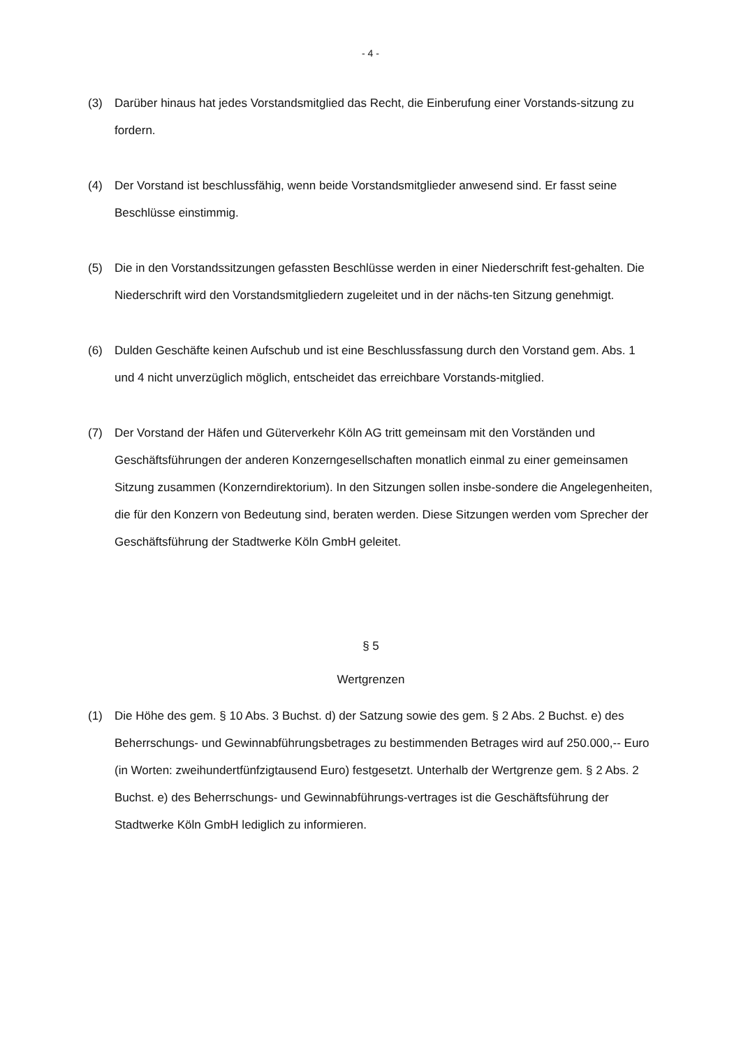- 4 -
(3) Darüber hinaus hat jedes Vorstandsmitglied das Recht, die Einberufung einer Vorstands-sitzung zu fordern.
(4) Der Vorstand ist beschlussfähig, wenn beide Vorstandsmitglieder anwesend sind. Er fasst seine Beschlüsse einstimmig.
(5) Die in den Vorstandssitzungen gefassten Beschlüsse werden in einer Niederschrift fest-gehalten. Die Niederschrift wird den Vorstandsmitgliedern zugeleitet und in der nächs-ten Sitzung genehmigt.
(6) Dulden Geschäfte keinen Aufschub und ist eine Beschlussfassung durch den Vorstand gem. Abs. 1 und 4 nicht unverzüglich möglich, entscheidet das erreichbare Vorstands-mitglied.
(7) Der Vorstand der Häfen und Güterverkehr Köln AG tritt gemeinsam mit den Vorständen und Geschäftsführungen der anderen Konzerngesellschaften monatlich einmal zu einer gemeinsamen Sitzung zusammen (Konzerndirektorium). In den Sitzungen sollen insbe-sondere die Angelegenheiten, die für den Konzern von Bedeutung sind, beraten werden. Diese Sitzungen werden vom Sprecher der Geschäftsführung der Stadtwerke Köln GmbH geleitet.
§ 5
Wertgrenzen
(1) Die Höhe des gem. § 10 Abs. 3 Buchst. d) der Satzung sowie des gem. § 2 Abs. 2 Buchst. e) des Beherrschungs- und Gewinnabführungsbetrages zu bestimmenden Betrages wird auf 250.000,-- Euro (in Worten: zweihundertfünfzigtausend Euro) festgesetzt. Unterhalb der Wertgrenze gem. § 2 Abs. 2 Buchst. e) des Beherrschungs- und Gewinnabführungs-vertrages ist die Geschäftsführung der Stadtwerke Köln GmbH lediglich zu informieren.